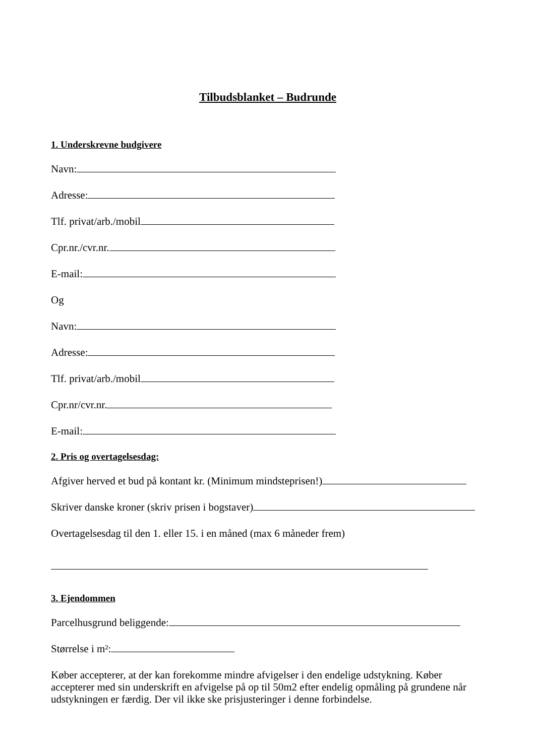Tilbudsblanket – Budrunde
1. Underskrevne budgivere
Navn:
Adresse:
Tlf. privat/arb./mobil
Cpr.nr./cvr.nr.
E-mail:
Og
Navn:
Adresse:
Tlf. privat/arb./mobil
Cpr.nr/cvr.nr.
E-mail:
2. Pris og overtagelsesdag:
Afgiver herved et bud på kontant kr. (Minimum mindsteprisen!)
Skriver danske kroner (skriv prisen i bogstaver)
Overtagelsesdag til den 1. eller 15. i en måned (max 6 måneder frem)
3. Ejendommen
Parcelhusgrund beliggende:
Størrelse i m²:
Køber accepterer, at der kan forekomme mindre afvigelser i den endelige udstykning. Køber accepterer med sin underskrift en afvigelse på op til 50m2 efter endelig opmåling på grundene når udstykningen er færdig. Der vil ikke ske prisjusteringer i denne forbindelse.